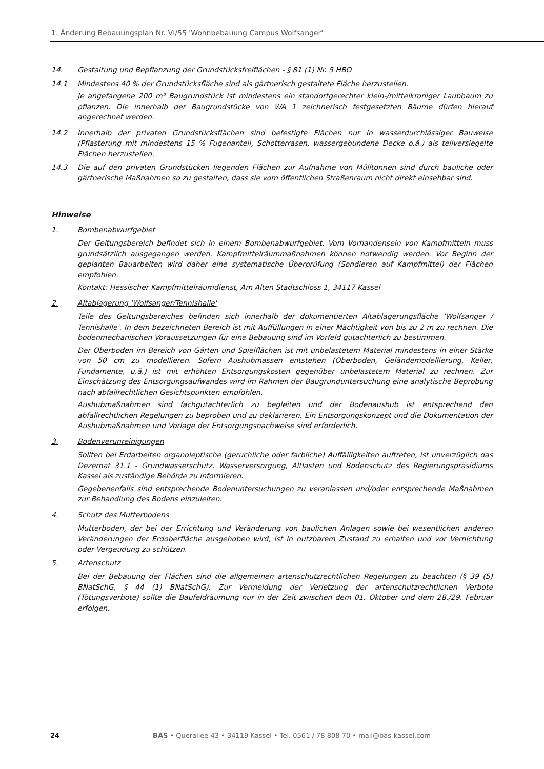1. Änderung Bebauungsplan Nr. VI/55 'Wohnbebauung Campus Wolfsanger'
14. Gestaltung und Bepflanzung der Grundstücksfreiflächen - § 81 (1) Nr. 5 HBO
14.1 Mindestens 40 % der Grundstücksfläche sind als gärtnerisch gestaltete Fläche herzustellen.
Je angefangene 200 m² Baugrundstück ist mindestens ein standortgerechter klein-/mittelkroniger Laubbaum zu pflanzen. Die innerhalb der Baugrundstücke von WA 1 zeichnerisch festgesetzten Bäume dürfen hierauf angerechnet werden.
14.2 Innerhalb der privaten Grundstücksflächen sind befestigte Flächen nur in wasserdurchlässiger Bauweise (Pflasterung mit mindestens 15 % Fugenanteil, Schotterrasen, wassergebundene Decke o.ä.) als teilversiegelte Flächen herzustellen.
14.3 Die auf den privaten Grundstücken liegenden Flächen zur Aufnahme von Mülltonnen sind durch bauliche oder gärtnerische Maßnahmen so zu gestalten, dass sie vom öffentlichen Straßenraum nicht direkt einsehbar sind.
Hinweise
1. Bombenabwurfgebiet
Der Geltungsbereich befindet sich in einem Bombenabwurfgebiet. Vom Vorhandensein von Kampfmitteln muss grundsätzlich ausgegangen werden. Kampfmittelräummaßnahmen können notwendig werden. Vor Beginn der geplanten Bauarbeiten wird daher eine systematische Überprüfung (Sondieren auf Kampfmittel) der Flächen empfohlen.
Kontakt: Hessischer Kampfmittelräumdienst, Am Alten Stadtschloss 1, 34117 Kassel
2. Altablagerung 'Wolfsanger/Tennishalle'
Teile des Geltungsbereiches befinden sich innerhalb der dokumentierten Altablagerungsfläche 'Wolfsanger / Tennishalle'. In dem bezeichneten Bereich ist mit Auffüllungen in einer Mächtigkeit von bis zu 2 m zu rechnen. Die bodenmechanischen Voraussetzungen für eine Bebauung sind im Vorfeld gutachterlich zu bestimmen.
Der Oberboden im Bereich von Gärten und Spielflächen ist mit unbelastetem Material mindestens in einer Stärke von 50 cm zu modellieren. Sofern Aushubmassen entstehen (Oberboden, Geländemodellierung, Keller, Fundamente, u.ä.) ist mit erhöhten Entsorgungskosten gegenüber unbelastetem Material zu rechnen. Zur Einschätzung des Entsorgungsaufwandes wird im Rahmen der Baugrunduntersuchung eine analytische Beprobung nach abfallrechtlichen Gesichtspunkten empfohlen.
Aushubmaßnahmen sind fachgutachterlich zu begleiten und der Bodenaushub ist entsprechend den abfallrechtlichen Regelungen zu beproben und zu deklarieren. Ein Entsorgungskonzept und die Dokumentation der Aushubmaßnahmen und Vorlage der Entsorgungsnachweise sind erforderlich.
3. Bodenverunreinigungen
Sollten bei Erdarbeiten organoleptische (geruchliche oder farbliche) Auffälligkeiten auftreten, ist unverzüglich das Dezernat 31.1 - Grundwasserschutz, Wasserversorgung, Altlasten und Bodenschutz des Regierungspräsidiums Kassel als zuständige Behörde zu informieren.
Gegebenenfalls sind entsprechende Bodenuntersuchungen zu veranlassen und/oder entsprechende Maßnahmen zur Behandlung des Bodens einzuleiten.
4. Schutz des Mutterbodens
Mutterboden, der bei der Errichtung und Veränderung von baulichen Anlagen sowie bei wesentlichen anderen Veränderungen der Erdoberfläche ausgehoben wird, ist in nutzbarem Zustand zu erhalten und vor Vernichtung oder Vergeudung zu schützen.
5. Artenschutz
Bei der Bebauung der Flächen sind die allgemeinen artenschutzrechtlichen Regelungen zu beachten (§ 39 (5) BNatSchG, § 44 (1) BNatSchG). Zur Vermeidung der Verletzung der artenschutzrechtlichen Verbote (Tötungsverbote) sollte die Baufeldräumung nur in der Zeit zwischen dem 01. Oktober und dem 28./29. Februar erfolgen.
24 BAS • Querallee 43 • 34119 Kassel • Tel. 0561 / 78 808 70 • mail@bas-kassel.com